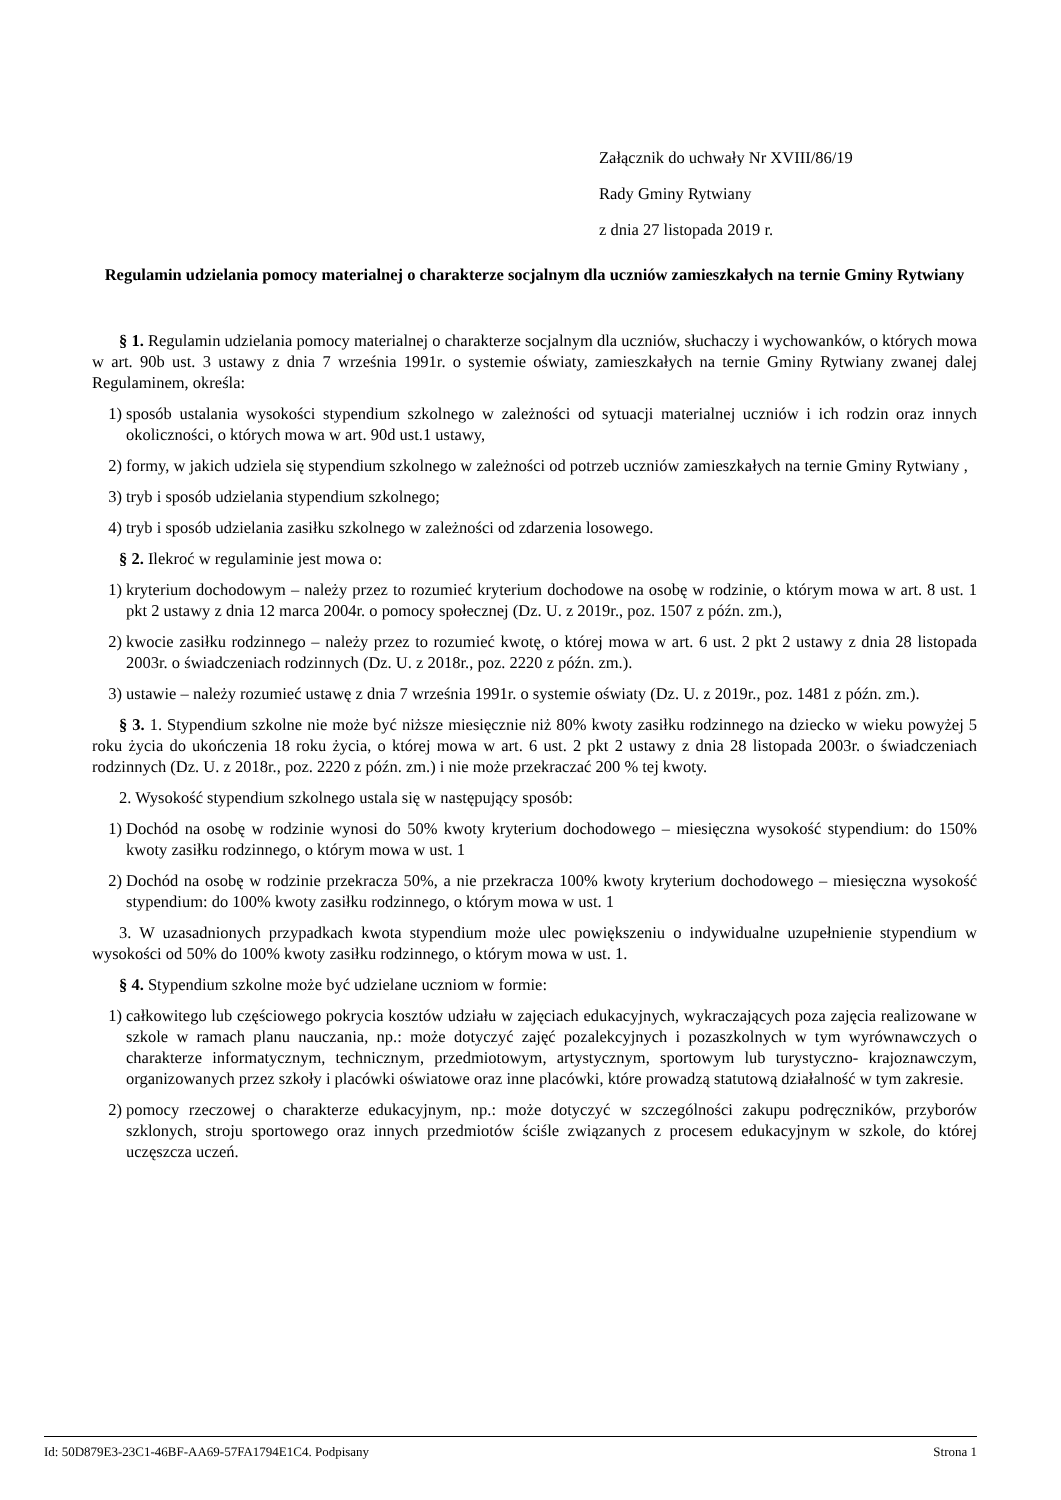Załącznik do uchwały Nr XVIII/86/19
Rady Gminy Rytwiany
z dnia 27 listopada 2019 r.
Regulamin udzielania pomocy materialnej o charakterze socjalnym dla uczniów zamieszkałych na ternie Gminy Rytwiany
§ 1. Regulamin udzielania pomocy materialnej o charakterze socjalnym dla uczniów, słuchaczy i wychowanków, o których mowa w art. 90b ust. 3 ustawy z dnia 7 września 1991r. o systemie oświaty, zamieszkałych na ternie Gminy Rytwiany zwanej dalej Regulaminem, określa:
1) sposób ustalania wysokości stypendium szkolnego w zależności od sytuacji materialnej uczniów i ich rodzin oraz innych okoliczności, o których mowa w art. 90d ust.1 ustawy,
2) formy, w jakich udziela się stypendium szkolnego w zależności od potrzeb uczniów zamieszkałych na ternie Gminy Rytwiany ,
3) tryb i sposób udzielania stypendium szkolnego;
4) tryb i sposób udzielania zasiłku szkolnego w zależności od zdarzenia losowego.
§ 2. Ilekroć w regulaminie jest mowa o:
1) kryterium dochodowym – należy przez to rozumieć kryterium dochodowe na osobę w rodzinie, o którym mowa w art. 8 ust. 1 pkt 2 ustawy z dnia 12 marca 2004r. o pomocy społecznej (Dz. U. z 2019r., poz. 1507 z późn. zm.),
2) kwocie zasiłku rodzinnego – należy przez to rozumieć kwotę, o której mowa w art. 6 ust. 2 pkt 2 ustawy z dnia 28 listopada 2003r. o świadczeniach rodzinnych (Dz. U. z 2018r., poz. 2220 z późn. zm.).
3) ustawie – należy rozumieć ustawę z dnia 7 września 1991r. o systemie oświaty (Dz. U. z 2019r., poz. 1481 z późn. zm.).
§ 3. 1. Stypendium szkolne nie może być niższe miesięcznie niż 80% kwoty zasiłku rodzinnego na dziecko w wieku powyżej 5 roku życia do ukończenia 18 roku życia, o której mowa w art. 6 ust. 2 pkt 2 ustawy z dnia 28 listopada 2003r. o świadczeniach rodzinnych (Dz. U. z 2018r., poz. 2220 z późn. zm.) i nie może przekraczać 200 % tej kwoty.
2. Wysokość stypendium szkolnego ustala się w następujący sposób:
1) Dochód na osobę w rodzinie wynosi do 50% kwoty kryterium dochodowego – miesięczna wysokość stypendium: do 150% kwoty zasiłku rodzinnego, o którym mowa w ust. 1
2) Dochód na osobę w rodzinie przekracza 50%, a nie przekracza 100% kwoty kryterium dochodowego – miesięczna wysokość stypendium: do 100% kwoty zasiłku rodzinnego, o którym mowa w ust. 1
3. W uzasadnionych przypadkach kwota stypendium może ulec powiększeniu o indywidualne uzupełnienie stypendium w wysokości od 50% do 100% kwoty zasiłku rodzinnego, o którym mowa w ust. 1.
§ 4. Stypendium szkolne może być udzielane uczniom w formie:
1) całkowitego lub częściowego pokrycia kosztów udziału w zajęciach edukacyjnych, wykraczających poza zajęcia realizowane w szkole w ramach planu nauczania, np.: może dotyczyć zajęć pozalekcyjnych i pozaszkolnych w tym wyrównawczych o charakterze informatycznym, technicznym, przedmiotowym, artystycznym, sportowym lub turystyczno- krajoznawczym, organizowanych przez szkoły i placówki oświatowe oraz inne placówki, które prowadzą statutową działalność w tym zakresie.
2) pomocy rzeczowej o charakterze edukacyjnym, np.: może dotyczyć w szczególności zakupu podręczników, przyborów szklonych, stroju sportowego oraz innych przedmiotów ściśle związanych z procesem edukacyjnym w szkole, do której uczęszcza uczeń.
Id: 50D879E3-23C1-46BF-AA69-57FA1794E1C4. Podpisany Strona 1